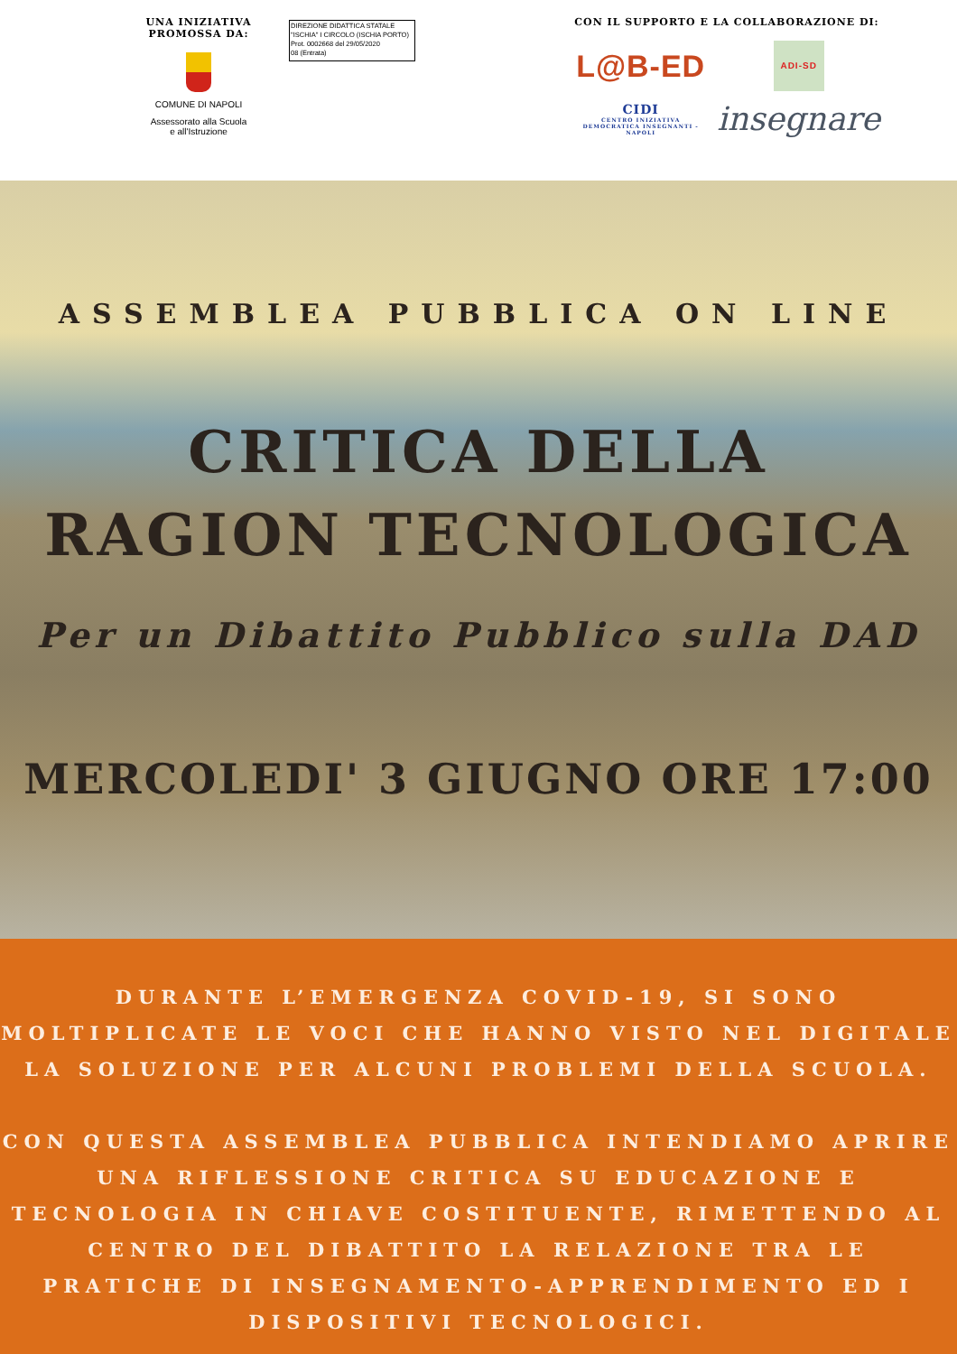UNA INIZIATIVA PROMOSSA DA:
COMUNE DI NAPOLI
Assessorato alla Scuola
e all'Istruzione
DIREZIONE DIDATTICA STATALE "ISCHIA" I CIRCOLO (ISCHIA PORTO)
Prot. 0002668 del 29/05/2020
08 (Entrata)
CON IL SUPPORTO E LA COLLABORAZIONE DI:
L@B-ED
ADI-SD
CIDI
CENTRO INIZIATIVA DEMOCRATICA INSEGNANTI - NAPOLI
insegnare
ASSEMBLEA PUBBLICA ON LINE
CRITICA DELLA
RAGION TECNOLOGICA
Per un Dibattito Pubblico sulla DAD
MERCOLEDI' 3 GIUGNO ORE 17:00
DURANTE L’EMERGENZA COVID-19, SI SONO MOLTIPLICATE LE VOCI CHE HANNO VISTO NEL DIGITALE LA SOLUZIONE PER ALCUNI PROBLEMI DELLA SCUOLA.
CON QUESTA ASSEMBLEA PUBBLICA INTENDIAMO APRIRE UNA RIFLESSIONE CRITICA SU EDUCAZIONE E TECNOLOGIA IN CHIAVE COSTITUENTE, RIMETTENDO AL CENTRO DEL DIBATTITO LA RELAZIONE TRA LE PRATICHE DI INSEGNAMENTO-APPRENDIMENTO ED I DISPOSITIVI TECNOLOGICI.